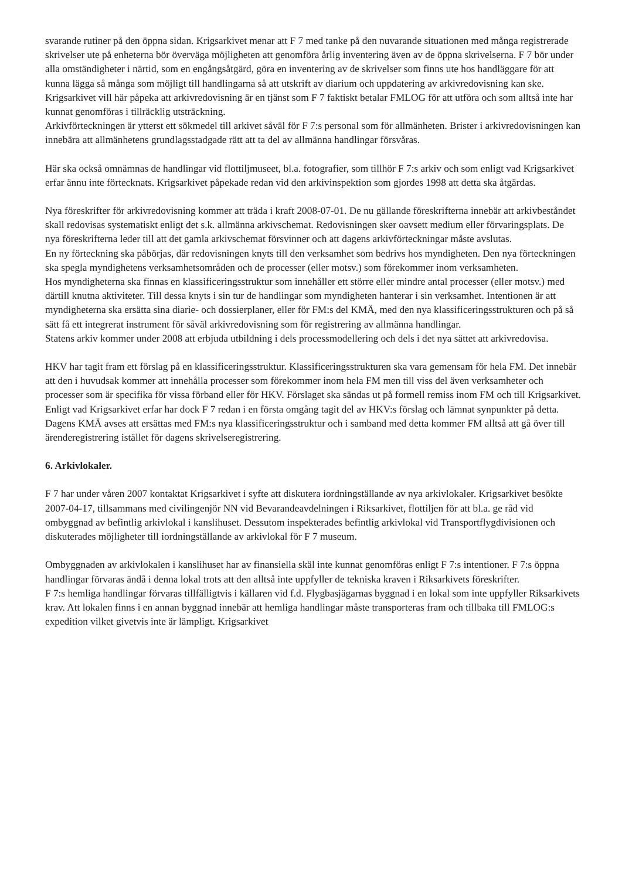svarande rutiner på den öppna sidan. Krigsarkivet menar att F 7 med tanke på den nuvarande situationen med många registrerade skrivelser ute på enheterna bör överväga möjligheten att genomföra årlig inventering även av de öppna skrivelserna. F 7 bör under alla omständigheter i närtid, som en engångsåtgärd, göra en inventering av de skrivelser som finns ute hos handläggare för att kunna lägga så många som möjligt till handlingarna så att utskrift av diarium och uppdatering av arkivredovisning kan ske.
Krigsarkivet vill här påpeka att arkivredovisning är en tjänst som F 7 faktiskt betalar FMLOG för att utföra och som alltså inte har kunnat genomföras i tillräcklig utsträckning.
Arkivförteckningen är ytterst ett sökmedel till arkivet såväl för F 7:s personal som för allmänheten. Brister i arkivredovisningen kan innebära att allmänhetens grundlagsstadgade rätt att ta del av allmänna handlingar försvåras.
Här ska också omnämnas de handlingar vid flottiljmuseet, bl.a. fotografier, som tillhör F 7:s arkiv och som enligt vad Krigsarkivet erfar ännu inte förtecknats. Krigsarkivet påpekade redan vid den arkivinspektion som gjordes 1998 att detta ska åtgärdas.
Nya föreskrifter för arkivredovisning kommer att träda i kraft 2008-07-01. De nu gällande föreskrifterna innebär att arkivbeståndet skall redovisas systematiskt enligt det s.k. allmänna arkivschemat. Redovisningen sker oavsett medium eller förvaringsplats. De nya föreskrifterna leder till att det gamla arkivschemat försvinner och att dagens arkivförteckningar måste avslutas.
En ny förteckning ska påbörjas, där redovisningen knyts till den verksamhet som bedrivs hos myndigheten. Den nya förteckningen ska spegla myndighetens verksamhetsområden och de processer (eller motsv.) som förekommer inom verksamheten.
Hos myndigheterna ska finnas en klassificeringsstruktur som innehåller ett större eller mindre antal processer (eller motsv.) med därtill knutna aktiviteter. Till dessa knyts i sin tur de handlingar som myndigheten hanterar i sin verksamhet. Intentionen är att myndigheterna ska ersätta sina diarie- och dossierplaner, eller för FM:s del KMÄ, med den nya klassificeringsstrukturen och på så sätt få ett integrerat instrument för såväl arkivredovisning som för registrering av allmänna handlingar.
Statens arkiv kommer under 2008 att erbjuda utbildning i dels processmodellering och dels i det nya sättet att arkivredovisa.
HKV har tagit fram ett förslag på en klassificeringsstruktur. Klassificeringsstrukturen ska vara gemensam för hela FM. Det innebär att den i huvudsak kommer att innehålla processer som förekommer inom hela FM men till viss del även verksamheter och processer som är specifika för vissa förband eller för HKV. Förslaget ska sändas ut på formell remiss inom FM och till Krigsarkivet. Enligt vad Krigsarkivet erfar har dock F 7 redan i en första omgång tagit del av HKV:s förslag och lämnat synpunkter på detta.
Dagens KMÄ avses att ersättas med FM:s nya klassificeringsstruktur och i samband med detta kommer FM alltså att gå över till ärenderegistrering istället för dagens skrivelseregistrering.
6. Arkivlokaler.
F 7 har under våren 2007 kontaktat Krigsarkivet i syfte att diskutera iordningställande av nya arkivlokaler. Krigsarkivet besökte 2007-04-17, tillsammans med civilingenjör NN vid Bevarandeavdelningen i Riksarkivet, flottiljen för att bl.a. ge råd vid ombyggnad av befintlig arkivlokal i kanslihuset. Dessutom inspekterades befintlig arkivlokal vid Transportflygdivisionen och diskuterades möjligheter till iordningställande av arkivlokal för F 7 museum.
Ombyggnaden av arkivlokalen i kanslihuset har av finansiella skäl inte kunnat genomföras enligt F 7:s intentioner. F 7:s öppna handlingar förvaras ändå i denna lokal trots att den alltså inte uppfyller de tekniska kraven i Riksarkivets föreskrifter.
F 7:s hemliga handlingar förvaras tillfälligtvis i källaren vid f.d. Flygbasjägarnas byggnad i en lokal som inte uppfyller Riksarkivets krav. Att lokalen finns i en annan byggnad innebär att hemliga handlingar måste transporteras fram och tillbaka till FMLOG:s expedition vilket givetvis inte är lämpligt. Krigsarkivet